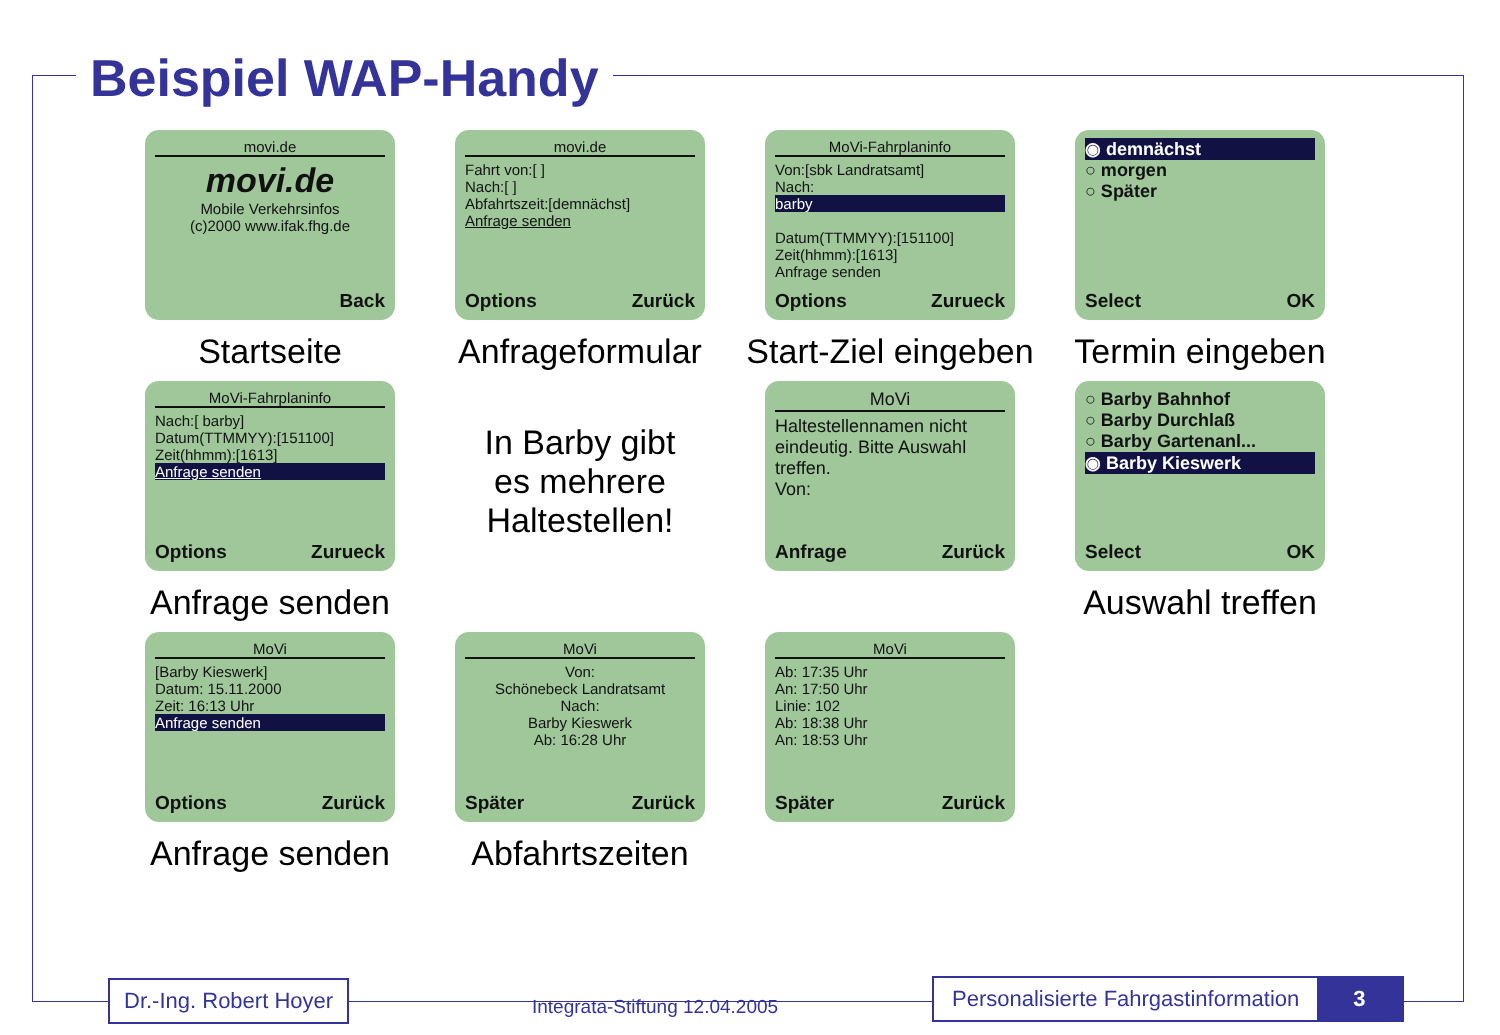Beispiel WAP-Handy
movi.de
movi.de
Mobile Verkehrsinfos
(c)2000 www.ifak.fhg.de
Back
Startseite
movi.de
Fahrt von:[ ]
Nach:[ ]
Abfahrtszeit:[demnächst]
Anfrage senden
Options Zurück
Anfrageformular
MoVi-Fahrplaninfo
Von:[sbk Landratsamt]
Nach:
barby
Datum(TTMMYY):[151100]
Zeit(hhmm):[1613]
Anfrage senden
Options Zurueck
Start-Ziel eingeben
◉ demnächst
○ morgen
○ Später
Select OK
Termin eingeben
MoVi-Fahrplaninfo
Nach:[ barby]
Datum(TTMMYY):[151100]
Zeit(hhmm):[1613]
Anfrage senden
Options Zurueck
Anfrage senden
In Barby gibt
es mehrere
Haltestellen!
MoVi
Haltestellennamen nicht eindeutig. Bitte Auswahl treffen.
Von:
Anfrage Zurück
○ Barby Bahnhof
○ Barby Durchlaß
○ Barby Gartenanl...
◉ Barby Kieswerk
Select OK
Auswahl treffen
MoVi
[Barby Kieswerk]
Datum: 15.11.2000
Zeit: 16:13 Uhr
Anfrage senden
Options Zurück
Anfrage senden
MoVi
Von:
Schönebeck Landratsamt
Nach:
Barby Kieswerk
Ab: 16:28 Uhr
Später Zurück
Abfahrtszeiten
MoVi
Ab: 17:35 Uhr
An: 17:50 Uhr
Linie: 102
Ab: 18:38 Uhr
An: 18:53 Uhr
Später Zurück
Dr.-Ing. Robert Hoyer
Integrata-Stiftung 12.04.2005
Personalisierte Fahrgastinformation 3